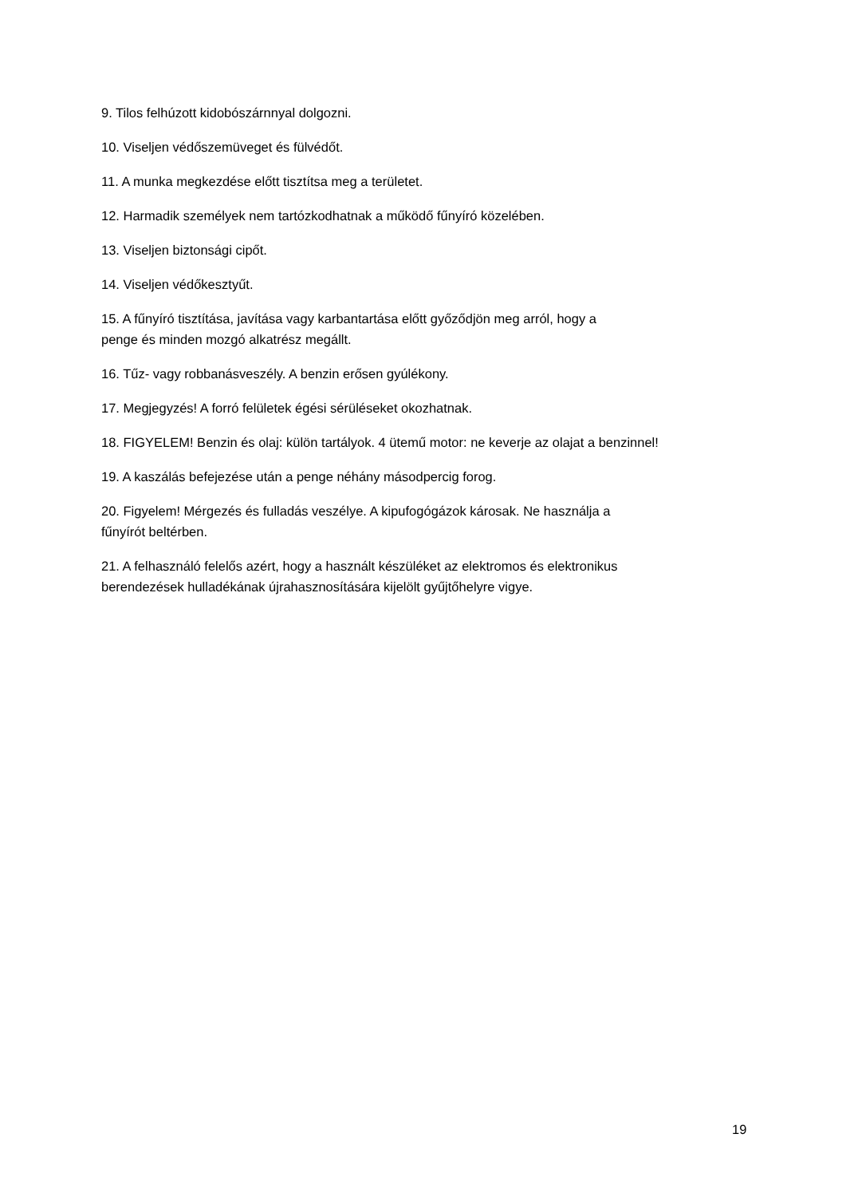9. Tilos felhúzott kidobószárnnyal dolgozni.
10. Viseljen védőszemüveget és fülvédőt.
11. A munka megkezdése előtt tisztítsa meg a területet.
12. Harmadik személyek nem tartózkodhatnak a működő fűnyíró közelében.
13. Viseljen biztonsági cipőt.
14. Viseljen védőkesztyűt.
15. A fűnyíró tisztítása, javítása vagy karbantartása előtt győződjön meg arról, hogy a
penge és minden mozgó alkatrész megállt.
16. Tűz- vagy robbanásveszély. A benzin erősen gyúlékony.
17. Megjegyzés! A forró felületek égési sérüléseket okozhatnak.
18. FIGYELEM! Benzin és olaj: külön tartályok. 4 ütemű motor: ne keverje az olajat a benzinnel!
19. A kaszálás befejezése után a penge néhány másodpercig forog.
20. Figyelem! Mérgezés és fulladás veszélye. A kipufogógázok károsak. Ne használja a
fűnyírót beltérben.
21. A felhasználó felelős azért, hogy a használt készüléket az elektromos és elektronikus
berendezések hulladékának újrahasznosítására kijelölt gyűjtőhelyre vigye.
19